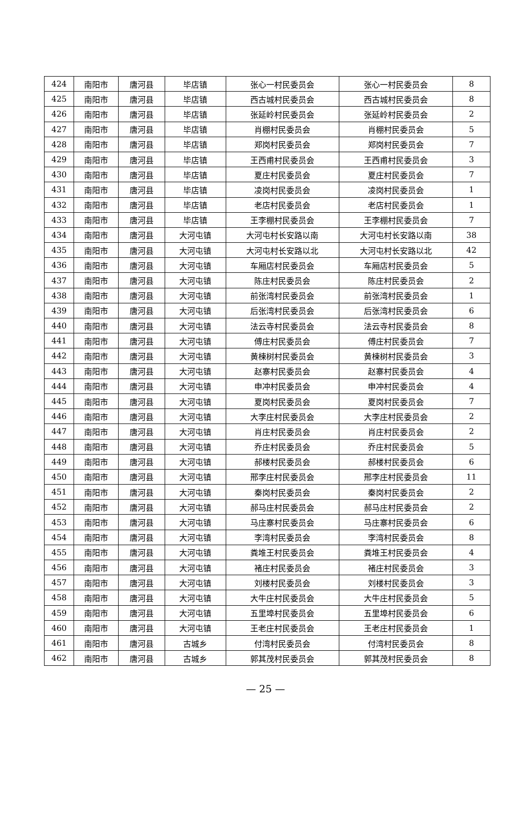| 424 | 南阳市 | 唐河县 | 毕店镇 | 张心一村民委员会 | 张心一村民委员会 | 8 |
| 425 | 南阳市 | 唐河县 | 毕店镇 | 西古城村民委员会 | 西古城村民委员会 | 8 |
| 426 | 南阳市 | 唐河县 | 毕店镇 | 张延岭村民委员会 | 张延岭村民委员会 | 2 |
| 427 | 南阳市 | 唐河县 | 毕店镇 | 肖棚村民委员会 | 肖棚村民委员会 | 5 |
| 428 | 南阳市 | 唐河县 | 毕店镇 | 郑岗村民委员会 | 郑岗村民委员会 | 7 |
| 429 | 南阳市 | 唐河县 | 毕店镇 | 王西甫村民委员会 | 王西甫村民委员会 | 3 |
| 430 | 南阳市 | 唐河县 | 毕店镇 | 夏庄村民委员会 | 夏庄村民委员会 | 7 |
| 431 | 南阳市 | 唐河县 | 毕店镇 | 凌岗村民委员会 | 凌岗村民委员会 | 1 |
| 432 | 南阳市 | 唐河县 | 毕店镇 | 老店村民委员会 | 老店村民委员会 | 1 |
| 433 | 南阳市 | 唐河县 | 毕店镇 | 王李棚村民委员会 | 王李棚村民委员会 | 7 |
| 434 | 南阳市 | 唐河县 | 大河屯镇 | 大河屯村长安路以南 | 大河屯村长安路以南 | 38 |
| 435 | 南阳市 | 唐河县 | 大河屯镇 | 大河屯村长安路以北 | 大河屯村长安路以北 | 42 |
| 436 | 南阳市 | 唐河县 | 大河屯镇 | 车厢店村民委员会 | 车厢店村民委员会 | 5 |
| 437 | 南阳市 | 唐河县 | 大河屯镇 | 陈庄村民委员会 | 陈庄村民委员会 | 2 |
| 438 | 南阳市 | 唐河县 | 大河屯镇 | 前张湾村民委员会 | 前张湾村民委员会 | 1 |
| 439 | 南阳市 | 唐河县 | 大河屯镇 | 后张湾村民委员会 | 后张湾村民委员会 | 6 |
| 440 | 南阳市 | 唐河县 | 大河屯镇 | 法云寺村民委员会 | 法云寺村民委员会 | 8 |
| 441 | 南阳市 | 唐河县 | 大河屯镇 | 傅庄村民委员会 | 傅庄村民委员会 | 7 |
| 442 | 南阳市 | 唐河县 | 大河屯镇 | 黄楝树村民委员会 | 黄楝树村民委员会 | 3 |
| 443 | 南阳市 | 唐河县 | 大河屯镇 | 赵寨村民委员会 | 赵寨村民委员会 | 4 |
| 444 | 南阳市 | 唐河县 | 大河屯镇 | 申冲村民委员会 | 申冲村民委员会 | 4 |
| 445 | 南阳市 | 唐河县 | 大河屯镇 | 夏岗村民委员会 | 夏岗村民委员会 | 7 |
| 446 | 南阳市 | 唐河县 | 大河屯镇 | 大李庄村民委员会 | 大李庄村民委员会 | 2 |
| 447 | 南阳市 | 唐河县 | 大河屯镇 | 肖庄村民委员会 | 肖庄村民委员会 | 2 |
| 448 | 南阳市 | 唐河县 | 大河屯镇 | 乔庄村民委员会 | 乔庄村民委员会 | 5 |
| 449 | 南阳市 | 唐河县 | 大河屯镇 | 郝楼村民委员会 | 郝楼村民委员会 | 6 |
| 450 | 南阳市 | 唐河县 | 大河屯镇 | 邢李庄村民委员会 | 邢李庄村民委员会 | 11 |
| 451 | 南阳市 | 唐河县 | 大河屯镇 | 秦岗村民委员会 | 秦岗村民委员会 | 2 |
| 452 | 南阳市 | 唐河县 | 大河屯镇 | 郝马庄村民委员会 | 郝马庄村民委员会 | 2 |
| 453 | 南阳市 | 唐河县 | 大河屯镇 | 马庄寨村民委员会 | 马庄寨村民委员会 | 6 |
| 454 | 南阳市 | 唐河县 | 大河屯镇 | 李湾村民委员会 | 李湾村民委员会 | 8 |
| 455 | 南阳市 | 唐河县 | 大河屯镇 | 粪堆王村民委员会 | 粪堆王村民委员会 | 4 |
| 456 | 南阳市 | 唐河县 | 大河屯镇 | 褚庄村民委员会 | 褚庄村民委员会 | 3 |
| 457 | 南阳市 | 唐河县 | 大河屯镇 | 刘楼村民委员会 | 刘楼村民委员会 | 3 |
| 458 | 南阳市 | 唐河县 | 大河屯镇 | 大牛庄村民委员会 | 大牛庄村民委员会 | 5 |
| 459 | 南阳市 | 唐河县 | 大河屯镇 | 五里埠村民委员会 | 五里埠村民委员会 | 6 |
| 460 | 南阳市 | 唐河县 | 大河屯镇 | 王老庄村民委员会 | 王老庄村民委员会 | 1 |
| 461 | 南阳市 | 唐河县 | 古城乡 | 付湾村民委员会 | 付湾村民委员会 | 8 |
| 462 | 南阳市 | 唐河县 | 古城乡 | 郭其茂村民委员会 | 郭其茂村民委员会 | 8 |
— 25 —